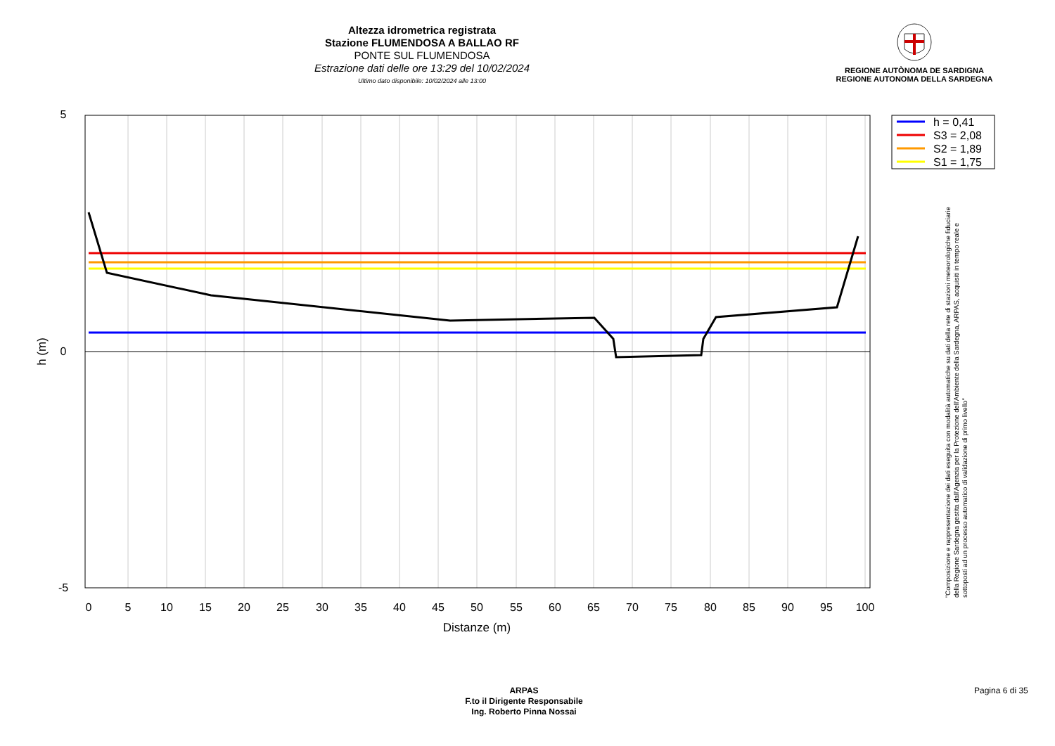Altezza idrometrica registrata
Stazione FLUMENDOSA A BALLAO RF
PONTE SUL FLUMENDOSA
Estrazione dati delle ore 13:29 del 10/02/2024
Ultimo dato disponibile: 10/02/2024 alle 13:00
REGIONE AUTÒNOMA DE SARDIGNA
REGIONE AUTONOMA DELLA SARDEGNA
5
0
-5
0
5
10
15
20
25
30
35
40
45
50
55
60
65
70
75
80
85
90
95
100
Distanze (m)
h (m)
h = 0,41
S3 = 2,08
S2 = 1,89
S1 = 1,75
"Composizione e rappresentazione dei dati eseguita con modalità automatiche su dati della rete di stazioni meteorologiche fiduciarie della Regione Sardegna gestita dall'Agenzia per la Protezione dell'Ambiente della Sardegna, ARPAS, acquisiti in tempo reale e sottoposti ad un processo automatico di validazione di primo livello"
ARPAS
F.to il Dirigente Responsabile
Ing. Roberto Pinna Nossai
Pagina 6 di 35